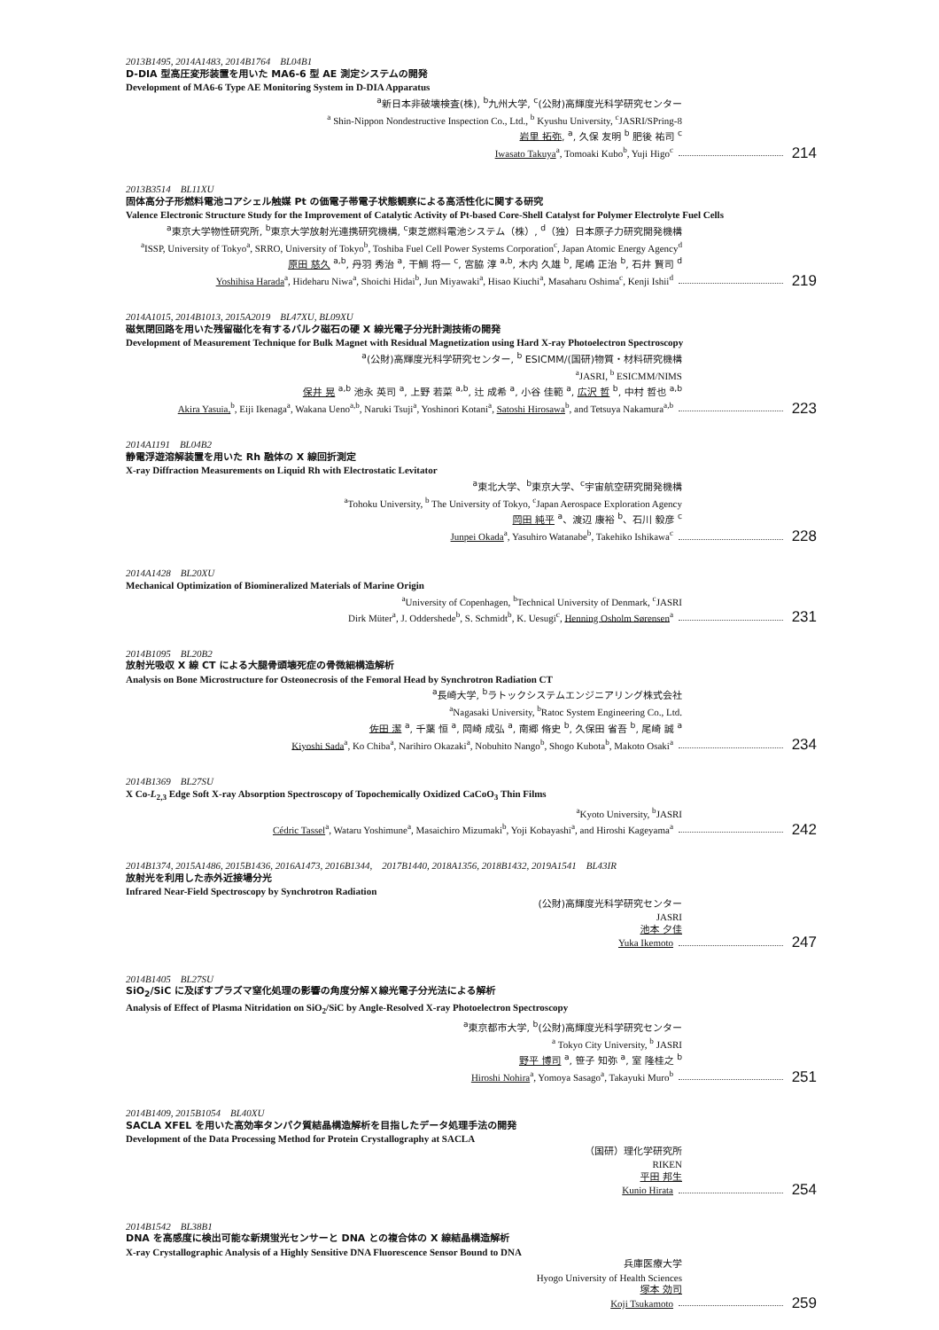2013B1495, 2014A1483, 2014B1764　BL04B1
D-DIA 型高圧変形装置を用いた MA6-6 型 AE 測定システムの開発
Development of MA6-6 Type AE Monitoring System in D-DIA Apparatus
<sup>a</sup> 新日本非破壊検査(株), <sup>b</sup>九州大学, <sup>c</sup>(公財)高輝度光科学研究センター
<sup>a</sup> Shin-Nippon Nondestructive Inspection Co., Ltd., <sup>b</sup> Kyushu University, <sup>c</sup>JASRI/SPring-8
岩里 拓弥, <sup>a</sup>, 久保 友明 <sup>b</sup> 肥後 祐司 <sup>c</sup>
Iwasato Takuya<sup>a</sup>, Tomoaki Kubo<sup>b</sup>, Yuji Higo<sup>c</sup> 214
2013B3514　BL11XU
固体高分子形燃料電池コアシェル触媒 Pt の価電子帯電子状態観察による高活性化に関する研究
Valence Electronic Structure Study for the Improvement of Catalytic Activity of Pt-based Core-Shell Catalyst for Polymer Electrolyte Fuel Cells
<sup>a</sup> 東京大学物性研究所, <sup>b</sup>東京大学放射光連携研究機構, <sup>c</sup>東芝燃料電池システム（株）, <sup>d</sup>（独）日本原子力研究開発機構
<sup>a</sup> ISSP, University of Tokyo<sup>a</sup>, SRRO, University of Tokyo<sup>b</sup>, Toshiba Fuel Cell Power Systems Corporation<sup>c</sup>, Japan Atomic Energy Agency<sup>d</sup>
原田 慈久 <sup>a,b</sup>, 丹羽 秀治 <sup>a</sup>, 干鯛 将一 <sup>c</sup>, 宮脇 淳 <sup>a,b</sup>, 木内 久雄 <sup>b</sup>, 尾嶋 正治 <sup>b</sup>, 石井 賢司 <sup>d</sup>
Yoshihisa Harada<sup>a</sup>, Hideharu Niwa<sup>a</sup>, Shoichi Hidai<sup>b</sup>, Jun Miyawaki<sup>a</sup>, Hisao Kiuchi<sup>a</sup>, Masaharu Oshima<sup>c</sup>, Kenji Ishii<sup>d</sup> 219
2014A1015, 2014B1013, 2015A2019　BL47XU, BL09XU
磁気閉回路を用いた残留磁化を有するバルク磁石の硬 X 線光電子分光計測技術の開発
Development of Measurement Technique for Bulk Magnet with Residual Magnetization using Hard X-ray Photoelectron Spectroscopy
<sup>a</sup> (公財)高輝度光科学研究センター, <sup>b</sup> ESICMM/(国研)物質・材料研究機構
<sup>a</sup> JASRI, <sup>b</sup> ESICMM/NIMS
保井 晃 <sup>a,b</sup> 池永 英司 <sup>a</sup>, 上野 若菜 <sup>a,b</sup>, 辻 成希 <sup>a</sup>, 小谷 佳範 <sup>a</sup>, 広沢 哲 <sup>b</sup>, 中村 哲也 <sup>a,b</sup>
Akira Yasuia,<sup>b</sup>, Eiji Ikenaga<sup>a</sup>, Wakana Ueno<sup>a,b</sup>, Naruki Tsuji<sup>a</sup>, Yoshinori Kotani<sup>a</sup>, Satoshi Hirosawa<sup>b</sup>, and Tetsuya Nakamura<sup>a,b</sup> 223
2014A1191　BL04B2
静電浮遊溶解装置を用いた Rh 融体の X 線回折測定
X-ray Diffraction Measurements on Liquid Rh with Electrostatic Levitator
<sup>a</sup> 東北大学、<sup>b</sup>東京大学、<sup>c</sup>宇宙航空研究開発機構
<sup>a</sup> Tohoku University, <sup>b</sup> The University of Tokyo, <sup>c</sup>Japan Aerospace Exploration Agency
岡田 純平 <sup>a</sup>、渡辺 康裕 <sup>b</sup>、石川 毅彦 <sup>c</sup>
Junpei Okada<sup>a</sup>, Yasuhiro Watanabe<sup>b</sup>, Takehiko Ishikawa<sup>c</sup> 228
2014A1428　BL20XU
Mechanical Optimization of Biomineralized Materials of Marine Origin
<sup>a</sup> University of Copenhagen, <sup>b</sup>Technical University of Denmark, <sup>c</sup>JASRI
Dirk Müter<sup>a</sup>, J. Oddershede<sup>b</sup>, S. Schmidt<sup>b</sup>, K. Uesugi<sup>c</sup>, Henning Osholm Sørensen<sup>a</sup> 231
2014B1095　BL20B2
放射光吸収 X 線 CT による大腿骨頭壊死症の骨微細構造解析
Analysis on Bone Microstructure for Osteonecrosis of the Femoral Head by Synchrotron Radiation CT
<sup>a</sup> 長崎大学, <sup>b</sup>ラトックシステムエンジニアリング株式会社
<sup>a</sup> Nagasaki University, <sup>b</sup>Ratoc System Engineering Co., Ltd.
佐田 潔 <sup>a</sup>, 千葉 恒 <sup>a</sup>, 岡崎 成弘 <sup>a</sup>, 南郷 脩史 <sup>b</sup>, 久保田 省吾 <sup>b</sup>, 尾崎 誠 <sup>a</sup>
Kiyoshi Sada<sup>a</sup>, Ko Chiba<sup>a</sup>, Narihiro Okazaki<sup>a</sup>, Nobuhito Nango<sup>b</sup>, Shogo Kubota<sup>b</sup>, Makoto Osaki<sup>a</sup> 234
2014B1369　BL27SU
X Co-L<sub>2,3</sub> Edge Soft X-ray Absorption Spectroscopy of Topochemically Oxidized CaCoO<sub>3</sub> Thin Films
<sup>a</sup> Kyoto University, <sup>b</sup>JASRI
Cédric Tassel<sup>a</sup>, Wataru Yoshimune<sup>a</sup>, Masaichiro Mizumaki<sup>b</sup>, Yoji Kobayashi<sup>a</sup>, and Hiroshi Kageyama<sup>a</sup> 242
2014B1374, 2015A1486, 2015B1436, 2016A1473, 2016B1344,　2017B1440, 2018A1356, 2018B1432, 2019A1541　BL43IR
放射光を利用した赤外近接場分光
Infrared Near-Field Spectroscopy by Synchrotron Radiation
(公財)高輝度光科学研究センター
JASRI
池本 夕佳
Yuka Ikemoto 247
2014B1405　BL27SU
SiO<sub>2</sub>/SiC に及ぼすプラズマ窒化処理の影響の角度分解Ｘ線光電子分光法による解析
Analysis of Effect of Plasma Nitridation on SiO<sub>2</sub>/SiC by Angle-Resolved X-ray Photoelectron Spectroscopy
<sup>a</sup> 東京都市大学, <sup>b</sup>(公財)高輝度光科学研究センター
<sup>a</sup> Tokyo City University, <sup>b</sup> JASRI
野平 博司 <sup>a</sup>, 笹子 知弥 <sup>a</sup>, 室 隆桂之 <sup>b</sup>
Hiroshi Nohira<sup>a</sup>, Yomoya Sasago<sup>a</sup>, Takayuki Muro<sup>b</sup> 251
2014B1409, 2015B1054　BL40XU
SACLA XFEL を用いた高効率タンパク質結晶構造解析を目指したデータ処理手法の開発
Development of the Data Processing Method for Protein Crystallography at SACLA
（国研）理化学研究所
RIKEN
平田 邦生
Kunio Hirata 254
2014B1542　BL38B1
DNA を高感度に検出可能な新規蛍光センサーと DNA との複合体の X 線結晶構造解析
X-ray Crystallographic Analysis of a Highly Sensitive DNA Fluorescence Sensor Bound to DNA
兵庫医療大学
Hyogo University of Health Sciences
塚本 効司
Koji Tsukamoto 259